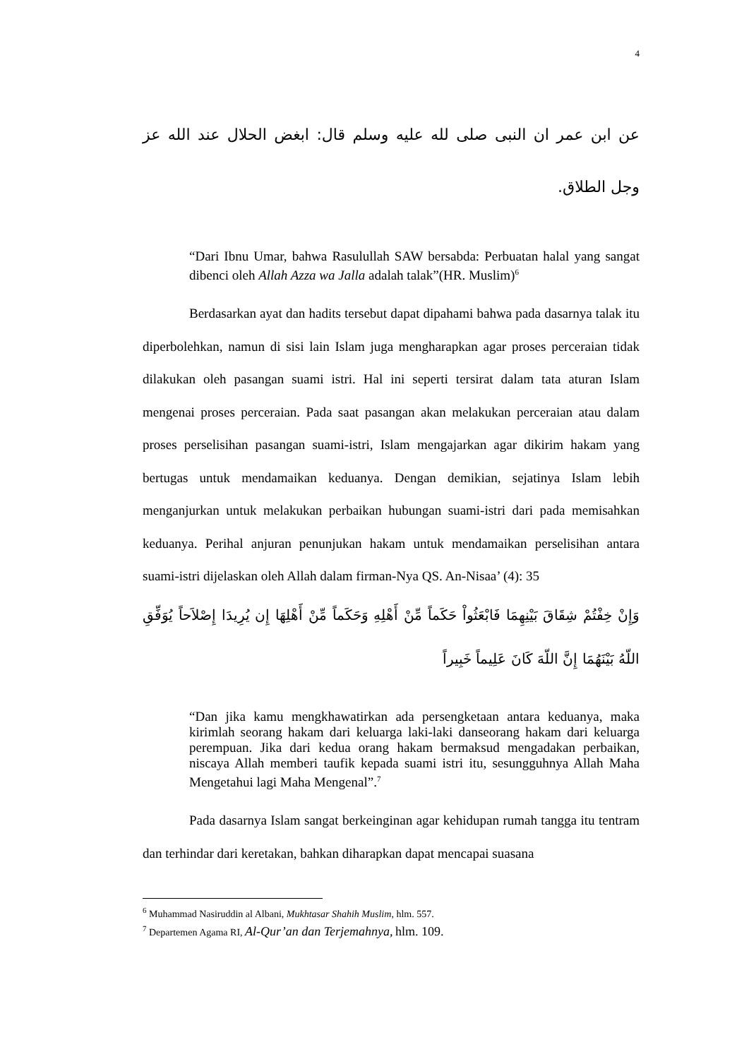4
عن ابن عمر ان النبى صلى لله عليه وسلم قال: ابغض الحلال عند الله عز وجل الطلاق.
“Dari Ibnu Umar, bahwa Rasulullah SAW bersabda: Perbuatan halal yang sangat dibenci oleh Allah Azza wa Jalla adalah talak”(HR. Muslim)<sup>6</sup>
Berdasarkan ayat dan hadits tersebut dapat dipahami bahwa pada dasarnya talak itu diperbolehkan, namun di sisi lain Islam juga mengharapkan agar proses perceraian tidak dilakukan oleh pasangan suami istri. Hal ini seperti tersirat dalam tata aturan Islam mengenai proses perceraian. Pada saat pasangan akan melakukan perceraian atau dalam proses perselisihan pasangan suami-istri, Islam mengajarkan agar dikirim hakam yang bertugas untuk mendamaikan keduanya. Dengan demikian, sejatinya Islam lebih menganjurkan untuk melakukan perbaikan hubungan suami-istri dari pada memisahkan keduanya. Perihal anjuran penunjukan hakam untuk mendamaikan perselisihan antara suami-istri dijelaskan oleh Allah dalam firman-Nya QS. An-Nisaa’ (4): 35
وَإِنْ خِفْتُمْ شِقَاقَ بَيْنِهِمَا فَابْعَثُواْ حَكَماً مِّنْ أَهْلِهِ وَحَكَماً مِّنْ أَهْلِهَا إِن يُرِيدَا إِصْلاَحاً يُوَفِّقِ اللّهُ بَيْنَهُمَا إِنَّ اللّهَ كَانَ عَلِيماً خَبِيراً
“Dan jika kamu mengkhawatirkan ada persengketaan antara keduanya, maka kirimlah seorang hakam dari keluarga laki-laki danseorang hakam dari keluarga perempuan. Jika dari kedua orang hakam bermaksud mengadakan perbaikan, niscaya Allah memberi taufik kepada suami istri itu, sesungguhnya Allah Maha Mengetahui lagi Maha Mengenal”.<sup>7</sup>
Pada dasarnya Islam sangat berkeinginan agar kehidupan rumah tangga itu tentram dan terhindar dari keretakan, bahkan diharapkan dapat mencapai suasana
<sup>6</sup> Muhammad Nasiruddin al Albani, Mukhtasar Shahih Muslim, hlm. 557.
<sup>7</sup> Departemen Agama RI, Al-Qur’an dan Terjemahnya, hlm. 109.